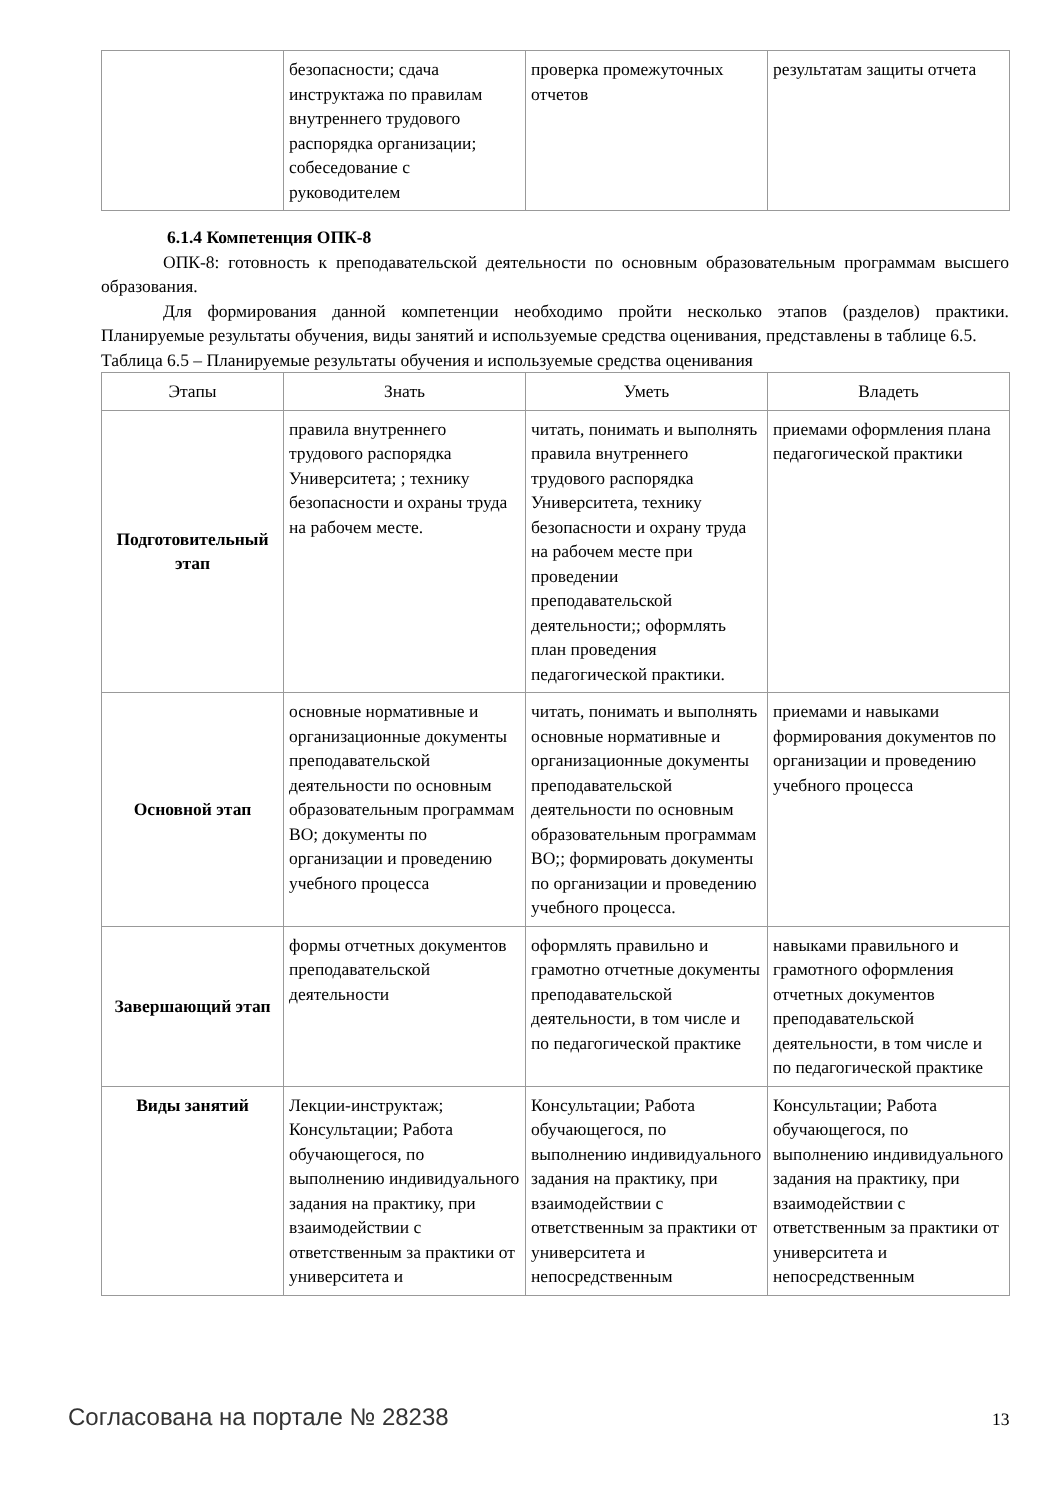| | безопасности; сдача инструктажа по правилам внутреннего трудового распорядка организации; собеседование с руководителем | проверка промежуточных отчетов | результатам защиты отчета |
6.1.4 Компетенция ОПК-8
ОПК-8: готовность к преподавательской деятельности по основным образовательным программам высшего образования.
Для формирования данной компетенции необходимо пройти несколько этапов (разделов) практики. Планируемые результаты обучения, виды занятий и используемые средства оценивания, представлены в таблице 6.5.
Таблица 6.5 – Планируемые результаты обучения и используемые средства оценивания
| Этапы | Знать | Уметь | Владеть |
| --- | --- | --- | --- |
| Подготовительный этап | правила внутреннего трудового распорядка Университета; ; технику безопасности и охраны труда на рабочем месте. | читать, понимать и выполнять правила внутреннего трудового распорядка Университета, технику безопасности и охрану труда на рабочем месте при проведении преподавательской деятельности;; оформлять план проведения педагогической практики. | приемами оформления плана педагогической практики |
| Основной этап | основные нормативные и организационные документы преподавательской деятельности по основным образовательным программам ВО; документы по организации и проведению учебного процесса | читать, понимать и выполнять основные нормативные и организационные документы преподавательской деятельности по основным образовательным программам ВО;; формировать документы по организации и проведению учебного процесса. | приемами и навыками формирования документов по организации и проведению учебного процесса |
| Завершающий этап | формы отчетных документов преподавательской деятельности | оформлять правильно и грамотно отчетные документы преподавательской деятельности, в том числе и по педагогической практике | навыками правильного и грамотного оформления отчетных документов преподавательской деятельности, в том числе и по педагогической практике |
| Виды занятий | Лекции-инструктаж; Консультации; Работа обучающегося, по выполнению индивидуального задания на практику, при взаимодействии с ответственным за практики от университета и | Консультации; Работа обучающегося, по выполнению индивидуального задания на практику, при взаимодействии с ответственным за практики от университета и непосредственным | Консультации; Работа обучающегося, по выполнению индивидуального задания на практику, при взаимодействии с ответственным за практики от университета и непосредственным |
Согласована на портале № 28238 13